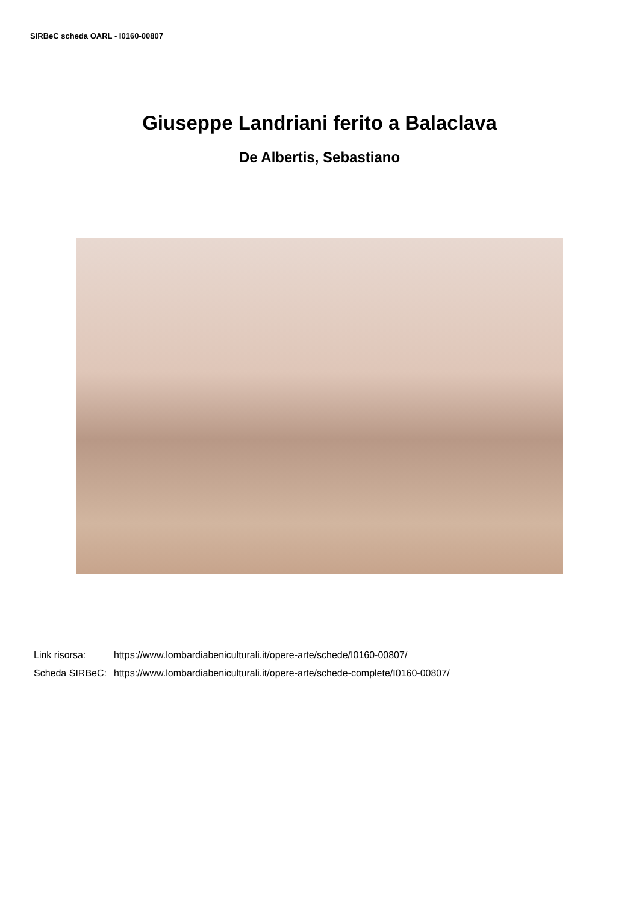SIRBeC scheda OARL - I0160-00807
Giuseppe Landriani ferito a Balaclava
De Albertis, Sebastiano
| Link risorsa: | https://www.lombardiabeniculturali.it/opere-arte/schede/I0160-00807/ |
| Scheda SIRBeC: | https://www.lombardiabeniculturali.it/opere-arte/schede-complete/I0160-00807/ |